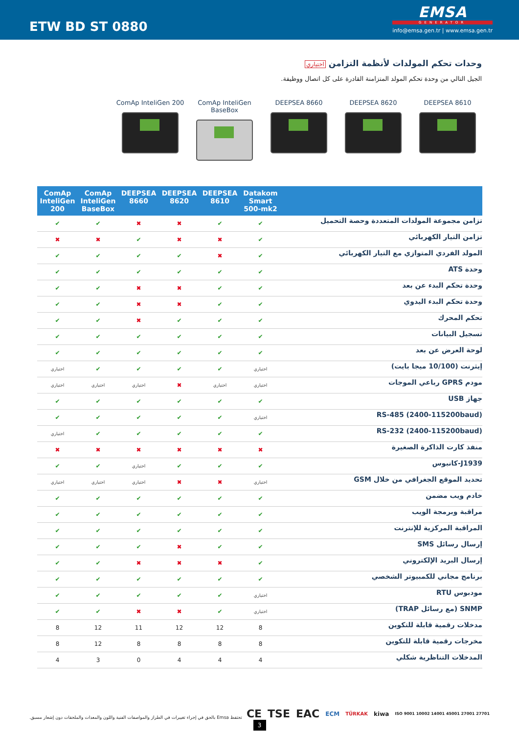ETW BD ST 0880
EMSA
GENERATOR
info@emsa.gen.tr | www.emsa.gen.tr
وحدات تحكم المولدات لأنظمة التزامن اختياري
الجيل التالي من وحدة تحكم المولد المتزامنة القادرة على كل اتصال ووظيفة.
DEEPSEA 8610 DEEPSEA 8620 DEEPSEA 8660 ComAp InteliGen BaseBox
ComAp InteliGen 200
| | Datakom Smart 500-mk2 | DEEPSEA 8610 | DEEPSEA 8620 | DEEPSEA 8660 | ComAp InteliGen BaseBox | ComAp InteliGen 200 |
| --- | --- | --- | --- | --- | --- | --- |
| تزامن مجموعة المولدات المتعددة وحصة التحميل | ✔ | ✔ | ✖ | ✖ | ✔ | ✔ |
| تزامن التيار الكهربائي | ✔ | ✖ | ✖ | ✔ | ✖ | ✖ |
| المولد الفردي المتوازي مع التيار الكهربائي | ✔ | ✖ | ✔ | ✔ | ✔ | ✔ |
| وحدة ATS | ✔ | ✔ | ✔ | ✔ | ✔ | ✔ |
| وحدة تحكم البدء عن بعد | ✔ | ✔ | ✖ | ✖ | ✔ | ✔ |
| وحدة تحكم البدء اليدوي | ✔ | ✔ | ✖ | ✖ | ✔ | ✔ |
| تحكم المحرك | ✔ | ✔ | ✔ | ✖ | ✔ | ✔ |
| تسجيل البيانات | ✔ | ✔ | ✔ | ✔ | ✔ | ✔ |
| لوحة العرض عن بعد | ✔ | ✔ | ✔ | ✔ | ✔ | ✔ |
| إيثرنت (10/100 ميجا بايت) | اختياري | ✔ | ✔ | ✔ | ✔ | اختياري |
| مودم GPRS رباعي الموجات | اختياري | اختياري | ✖ | اختياري | اختياري | اختياري |
| جهاز USB | ✔ | ✔ | ✔ | ✔ | ✔ | ✔ |
| (RS-485 (2400-115200baud | اختياري | ✔ | ✔ | ✔ | ✔ | ✔ |
| (RS-232 (2400-115200baud | ✔ | ✔ | ✔ | ✔ | ✔ | اختياري |
| منفذ كارت الذاكرة الصغيرة | ✖ | ✖ | ✖ | ✖ | ✖ | ✖ |
| J1939-كانبوس | ✔ | ✔ | ✔ | اختياري | ✔ | ✔ |
| تحديد الموقع الجغرافي من خلال GSM | اختياري | ✖ | ✖ | اختياري | اختياري | اختياري |
| خادم ويب مضمن | ✔ | ✔ | ✔ | ✔ | ✔ | ✔ |
| مراقبة وبرمجة الويب | ✔ | ✔ | ✔ | ✔ | ✔ | ✔ |
| المراقبة المركزية للإنترنت | ✔ | ✔ | ✔ | ✔ | ✔ | ✔ |
| إرسال رسائل SMS | ✔ | ✔ | ✖ | ✔ | ✔ | ✔ |
| إرسال البريد الإلكتروني | ✔ | ✖ | ✖ | ✖ | ✔ | ✔ |
| برنامج مجاني للكمبيوتر الشخصي | ✔ | ✔ | ✔ | ✔ | ✔ | ✔ |
| مودبوس RTU | اختياري | ✔ | ✔ | ✔ | ✔ | ✔ |
| SNMP (مع رسائل TRAP) | اختياري | ✔ | ✖ | ✖ | ✔ | ✔ |
| مدخلات رقمية قابلة للتكوين | 8 | 12 | 12 | 11 | 12 | 8 |
| مخرجات رقمية قابلة للتكوين | 8 | 8 | 8 | 8 | 12 | 8 |
| المدخلات التناظرية شكلي | 4 | 4 | 4 | 0 | 3 | 4 |
تحتفظ Emsa بالحق في إجراء تغييرات في الطراز والمواصفات الفنية واللون والمعدات والملحقات دون إشعار مسبق.
CE TSE EAC ECM TÜRKAK kiwa ISO 9001 10002 14001 45001 27001 27701
3